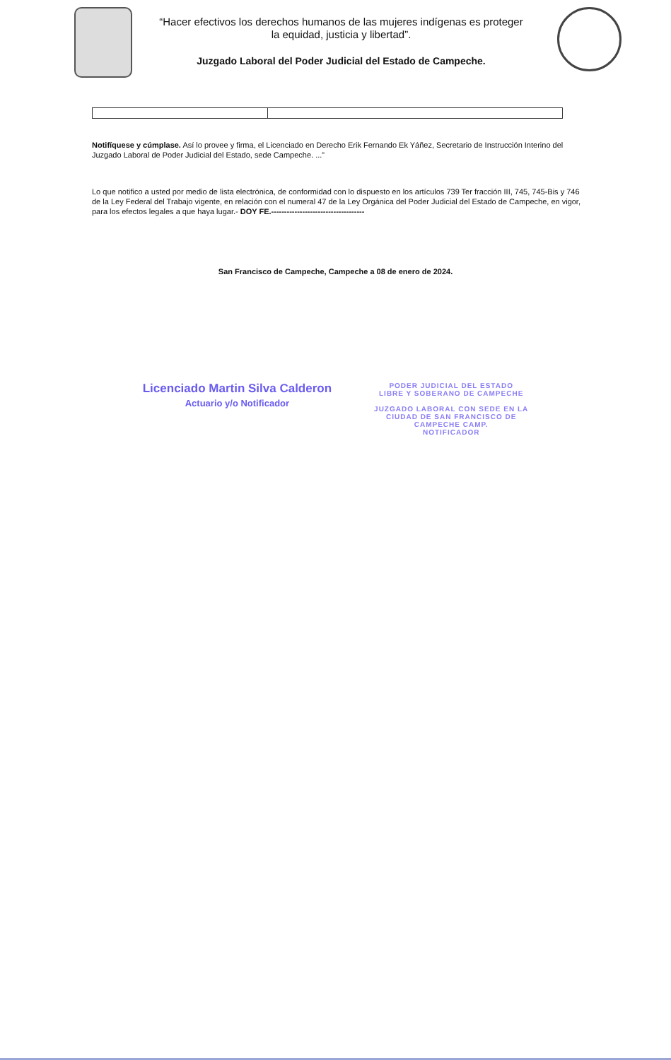“Hacer efectivos los derechos humanos de las mujeres indígenas es proteger
la equidad, justicia y libertad”.
Juzgado Laboral del Poder Judicial del Estado de Campeche.
Notifíquese y cúmplase. Así lo provee y firma, el Licenciado en Derecho Erik Fernando Ek Yáñez, Secretario de Instrucción Interino del Juzgado Laboral de Poder Judicial del Estado, sede Campeche. ...”
Lo que notifico a usted por medio de lista electrónica, de conformidad con lo dispuesto en los artículos 739 Ter fracción III, 745, 745-Bis y 746 de la Ley Federal del Trabajo vigente, en relación con el numeral 47 de la Ley Orgánica del Poder Judicial del Estado de Campeche, en vigor, para los efectos legales a que haya lugar.- DOY FE.------------------------------------
San Francisco de Campeche, Campeche a 08 de enero de 2024.
Licenciado Martin Silva Calderon
Actuario y/o Notificador
PODER JUDICIAL DEL ESTADO
LIBRE Y SOBERANO DE CAMPECHE
JUZGADO LABORAL CON SEDE EN LA
CIUDAD DE SAN FRANCISCO DE
CAMPECHE CAMP.
NOTIFICADOR